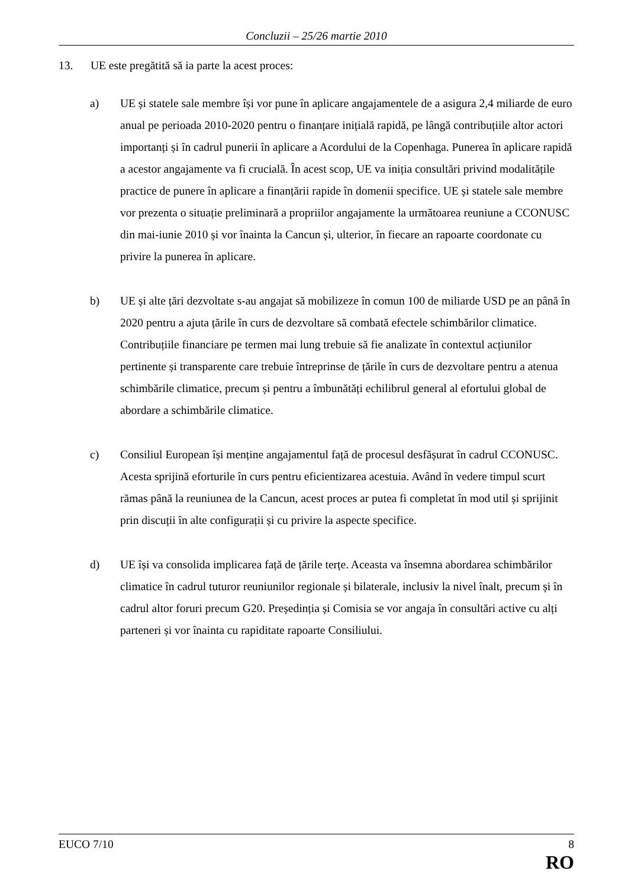Concluzii – 25/26 martie 2010
13. UE este pregătită să ia parte la acest proces:
a) UE și statele sale membre își vor pune în aplicare angajamentele de a asigura 2,4 miliarde de euro anual pe perioada 2010-2020 pentru o finanțare inițială rapidă, pe lângă contribuțiile altor actori importanți și în cadrul punerii în aplicare a Acordului de la Copenhaga. Punerea în aplicare rapidă a acestor angajamente va fi crucială. În acest scop, UE va iniția consultări privind modalitățile practice de punere în aplicare a finanțării rapide în domenii specifice. UE și statele sale membre vor prezenta o situație preliminară a propriilor angajamente la următoarea reuniune a CCONUSC din mai-iunie 2010 și vor înainta la Cancun și, ulterior, în fiecare an rapoarte coordonate cu privire la punerea în aplicare.
b) UE și alte țări dezvoltate s-au angajat să mobilizeze în comun 100 de miliarde USD pe an până în 2020 pentru a ajuta țările în curs de dezvoltare să combată efectele schimbărilor climatice. Contribuțiile financiare pe termen mai lung trebuie să fie analizate în contextul acțiunilor pertinente și transparente care trebuie întreprinse de țările în curs de dezvoltare pentru a atenua schimbările climatice, precum și pentru a îmbunătăți echilibrul general al efortului global de abordare a schimbările climatice.
c) Consiliul European își menține angajamentul față de procesul desfășurat în cadrul CCONUSC. Acesta sprijină eforturile în curs pentru eficientizarea acestuia. Având în vedere timpul scurt rămas până la reuniunea de la Cancun, acest proces ar putea fi completat în mod util și sprijinit prin discuții în alte configurații și cu privire la aspecte specifice.
d) UE își va consolida implicarea față de țările terțe. Aceasta va însemna abordarea schimbărilor climatice în cadrul tuturor reuniunilor regionale și bilaterale, inclusiv la nivel înalt, precum și în cadrul altor foruri precum G20. Președinția și Comisia se vor angaja în consultări active cu alți parteneri și vor înainta cu rapiditate rapoarte Consiliului.
EUCO 7/10 8
RO